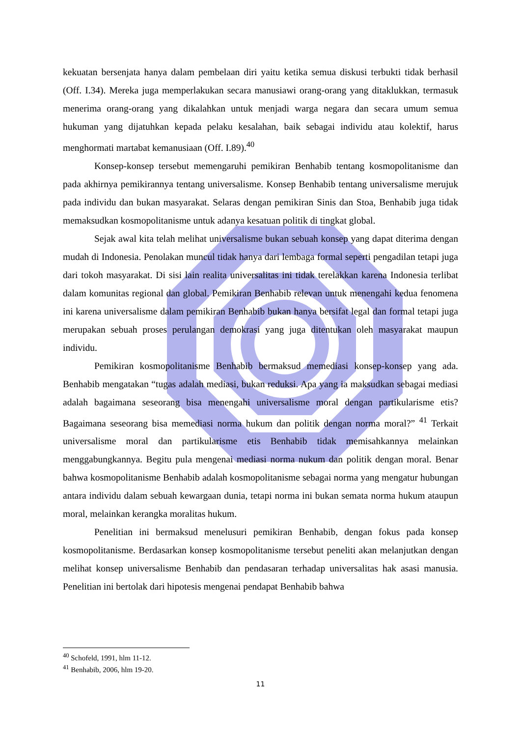kekuatan bersenjata hanya dalam pembelaan diri yaitu ketika semua diskusi terbukti tidak berhasil (Off. I.34). Mereka juga memperlakukan secara manusiawi orang-orang yang ditaklukkan, termasuk menerima orang-orang yang dikalahkan untuk menjadi warga negara dan secara umum semua hukuman yang dijatuhkan kepada pelaku kesalahan, baik sebagai individu atau kolektif, harus menghormati martabat kemanusiaan (Off. I.89).<sup>40</sup>
Konsep-konsep tersebut memengaruhi pemikiran Benhabib tentang kosmopolitanisme dan pada akhirnya pemikirannya tentang universalisme. Konsep Benhabib tentang universalisme merujuk pada individu dan bukan masyarakat. Selaras dengan pemikiran Sinis dan Stoa, Benhabib juga tidak memaksudkan kosmopolitanisme untuk adanya kesatuan politik di tingkat global.
Sejak awal kita telah melihat universalisme bukan sebuah konsep yang dapat diterima dengan mudah di Indonesia. Penolakan muncul tidak hanya dari lembaga formal seperti pengadilan tetapi juga dari tokoh masyarakat. Di sisi lain realita universalitas ini tidak terelakkan karena Indonesia terlibat dalam komunitas regional dan global. Pemikiran Benhabib relevan untuk menengahi kedua fenomena ini karena universalisme dalam pemikiran Benhabib bukan hanya bersifat legal dan formal tetapi juga merupakan sebuah proses perulangan demokrasi yang juga ditentukan oleh masyarakat maupun individu.
Pemikiran kosmopolitanisme Benhabib bermaksud memediasi konsep-konsep yang ada. Benhabib mengatakan “tugas adalah mediasi, bukan reduksi. Apa yang ia maksudkan sebagai mediasi adalah bagaimana seseorang bisa menengahi universalisme moral dengan partikularisme etis? Bagaimana seseorang bisa memediasi norma hukum dan politik dengan norma moral?” <sup>41</sup> Terkait universalisme moral dan partikularisme etis Benhabib tidak memisahkannya melainkan menggabungkannya. Begitu pula mengenai mediasi norma nukum dan politik dengan moral. Benar bahwa kosmopolitanisme Benhabib adalah kosmopolitanisme sebagai norma yang mengatur hubungan antara individu dalam sebuah kewargaan dunia, tetapi norma ini bukan semata norma hukum ataupun moral, melainkan kerangka moralitas hukum.
Penelitian ini bermaksud menelusuri pemikiran Benhabib, dengan fokus pada konsep kosmopolitanisme. Berdasarkan konsep kosmopolitanisme tersebut peneliti akan melanjutkan dengan melihat konsep universalisme Benhabib dan pendasaran terhadap universalitas hak asasi manusia. Penelitian ini bertolak dari hipotesis mengenai pendapat Benhabib bahwa
<sup>40</sup> Schofeld, 1991, hlm 11-12.
<sup>41</sup> Benhabib, 2006, hlm 19-20.
11